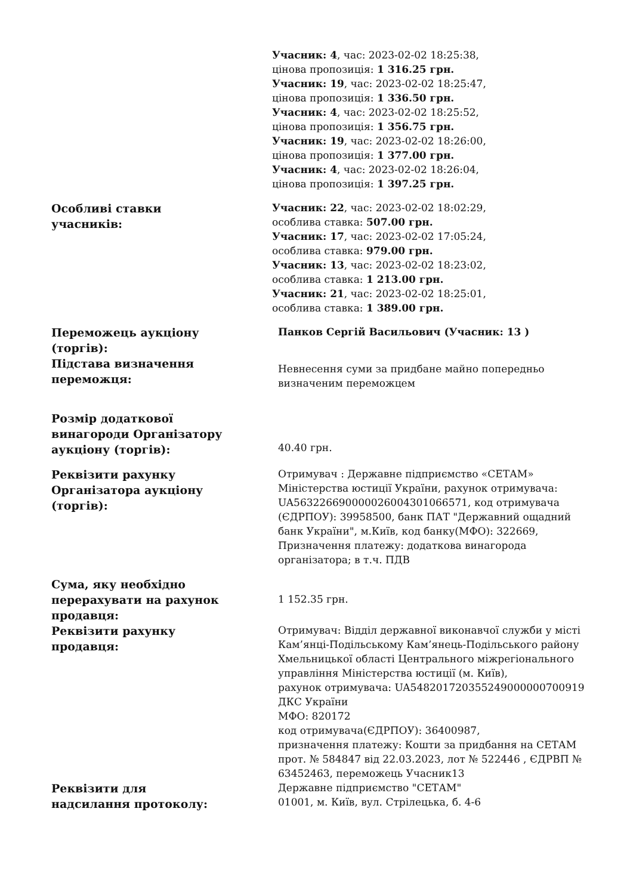| | Учасник: 4 , час: 2023-02-02 18:25:38, цінова пропозиція: 1 316.25 грн. Учасник: 19 , час: 2023-02-02 18:25:47, цінова пропозиція: 1 336.50 грн. Учасник: 4 , час: 2023-02-02 18:25:52, цінова пропозиція: 1 356.75 грн. Учасник: 19 , час: 2023-02-02 18:26:00, цінова пропозиція: 1 377.00 грн. Учасник: 4 , час: 2023-02-02 18:26:04, цінова пропозиція: 1 397.25 грн. |
| Особливі ставки учасників: | Учасник: 22 , час: 2023-02-02 18:02:29, особлива ставка: 507.00 грн. Учасник: 17 , час: 2023-02-02 17:05:24, особлива ставка: 979.00 грн. Учасник: 13 , час: 2023-02-02 18:23:02, особлива ставка: 1 213.00 грн. Учасник: 21 , час: 2023-02-02 18:25:01, особлива ставка: 1 389.00 грн. |
| Переможець аукціону (торгів): | Панков Сергій Васильович (Учасник: 13 ) |
| Підстава визначення переможця: | Невнесення суми за придбане майно попередньо визначеним переможцем |
| Розмір додаткової винагороди Організатору аукціону (торгів): | 40.40 грн. |
| Реквізити рахунку Організатора аукціону (торгів): | Отримувач : Державне підприємство «СЕТАМ» Міністерства юстиції України, рахунок отримувача: UA563226690000026004301066571, код отримувача (ЄДРПОУ): 39958500, банк ПАТ "Державний ощадний банк України", м.Київ, код банку(МФО): 322669, Призначення платежу: додаткова винагорода організатора; в т.ч. ПДВ |
| Сума, яку необхідно перерахувати на рахунок продавця: | 1 152.35 грн. |
| Реквізити рахунку продавця: | Отримувач: Відділ державної виконавчої служби у місті Кам’янці-Подільському Кам’янець-Подільського району Хмельницької області Центрального міжрегіонального управління Міністерства юстиції (м. Київ), рахунок отримувача: UA548201720355249000000700919 ДКС України МФО: 820172 код отримувача(ЄДРПОУ): 36400987, призначення платежу: Кошти за придбання на СЕТАМ прот. № 584847 від 22.03.2023, лот № 522446 , ЄДРВП № 63452463, переможець Учасник13 |
| Реквізити для надсилання протоколу: | Державне підприємство "СЕТАМ" 01001, м. Київ, вул. Стрілецька, б. 4-6 |